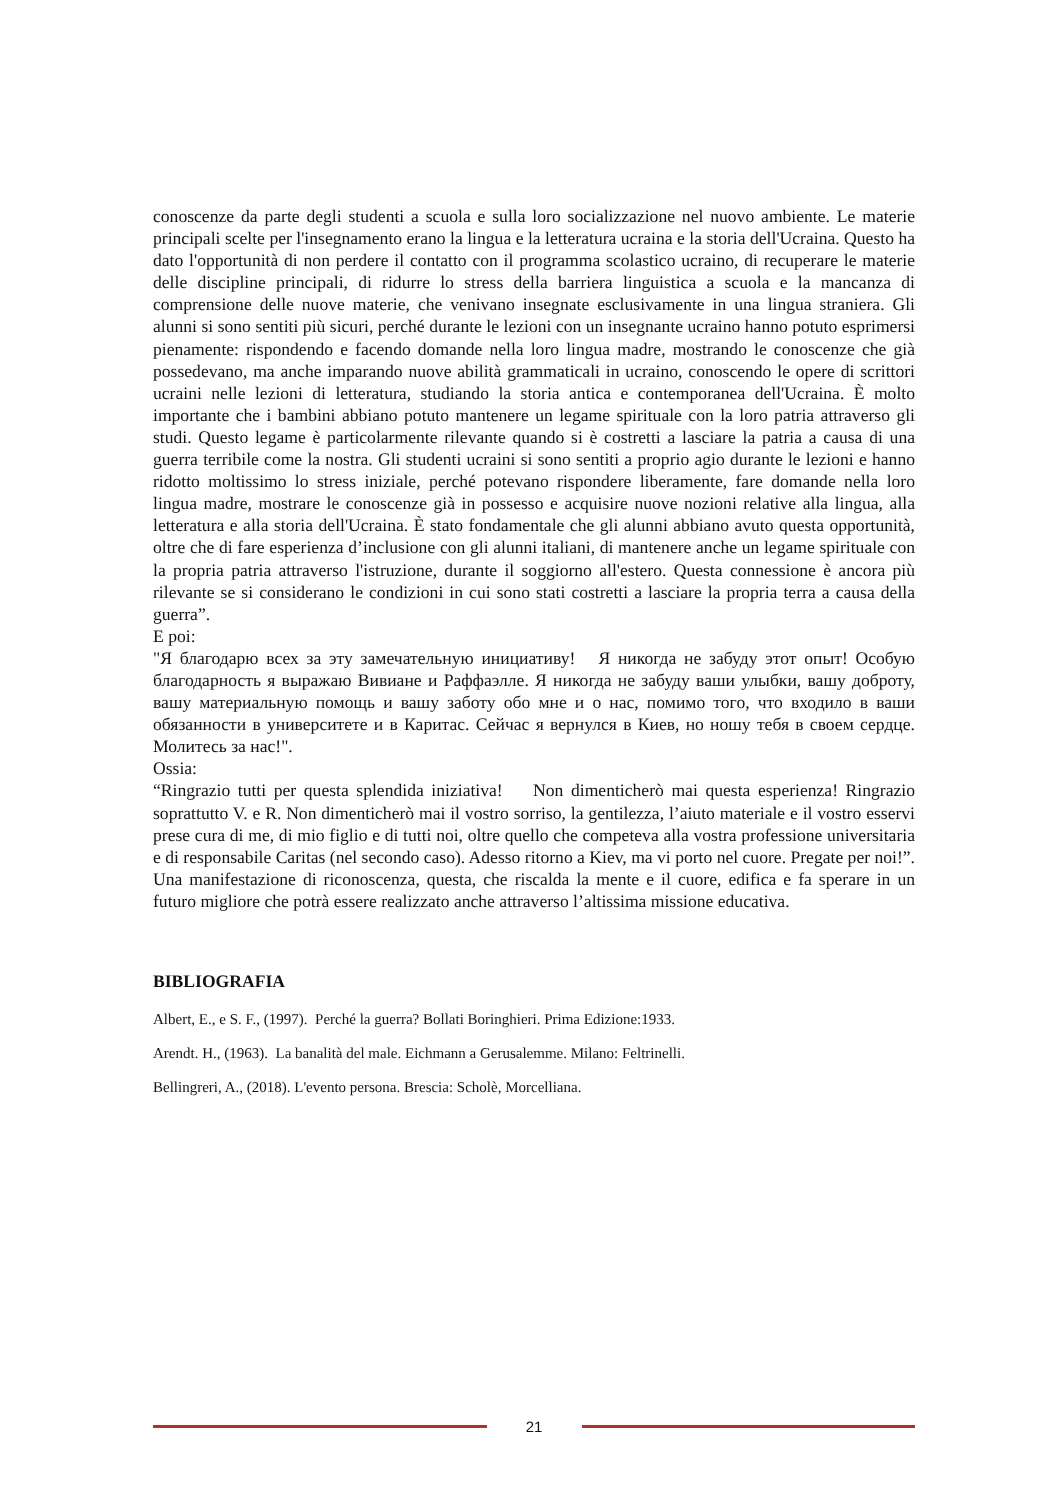conoscenze da parte degli studenti a scuola e sulla loro socializzazione nel nuovo ambiente. Le materie principali scelte per l'insegnamento erano la lingua e la letteratura ucraina e la storia dell'Ucraina. Questo ha dato l'opportunità di non perdere il contatto con il programma scolastico ucraino, di recuperare le materie delle discipline principali, di ridurre lo stress della barriera linguistica a scuola e la mancanza di comprensione delle nuove materie, che venivano insegnate esclusivamente in una lingua straniera. Gli alunni si sono sentiti più sicuri, perché durante le lezioni con un insegnante ucraino hanno potuto esprimersi pienamente: rispondendo e facendo domande nella loro lingua madre, mostrando le conoscenze che già possedevano, ma anche imparando nuove abilità grammaticali in ucraino, conoscendo le opere di scrittori ucraini nelle lezioni di letteratura, studiando la storia antica e contemporanea dell'Ucraina. È molto importante che i bambini abbiano potuto mantenere un legame spirituale con la loro patria attraverso gli studi. Questo legame è particolarmente rilevante quando si è costretti a lasciare la patria a causa di una guerra terribile come la nostra. Gli studenti ucraini si sono sentiti a proprio agio durante le lezioni e hanno ridotto moltissimo lo stress iniziale, perché potevano rispondere liberamente, fare domande nella loro lingua madre, mostrare le conoscenze già in possesso e acquisire nuove nozioni relative alla lingua, alla letteratura e alla storia dell'Ucraina. È stato fondamentale che gli alunni abbiano avuto questa opportunità, oltre che di fare esperienza d’inclusione con gli alunni italiani, di mantenere anche un legame spirituale con la propria patria attraverso l'istruzione, durante il soggiorno all'estero. Questa connessione è ancora più rilevante se si considerano le condizioni in cui sono stati costretti a lasciare la propria terra a causa della guerra”.
E poi:
"Я благодарю всех за эту замечательную инициативу! Я никогда не забуду этот опыт! Особую благодарность я выражаю Вивиане и Раффаэлле. Я никогда не забуду ваши улыбки, вашу доброту, вашу материальную помощь и вашу заботу обо мне и о нас, помимо того, что входило в ваши обязанности в университете и в Каритас. Сейчас я вернулся в Киев, но ношу тебя в своем сердце. Молитесь за нас!".
Ossia:
“Ringrazio tutti per questa splendida iniziativa! Non dimenticherò mai questa esperienza! Ringrazio soprattutto V. e R. Non dimenticherò mai il vostro sorriso, la gentilezza, l’aiuto materiale e il vostro esservi prese cura di me, di mio figlio e di tutti noi, oltre quello che competeva alla vostra professione universitaria e di responsabile Caritas (nel secondo caso). Adesso ritorno a Kiev, ma vi porto nel cuore. Pregate per noi!”.
Una manifestazione di riconoscenza, questa, che riscalda la mente e il cuore, edifica e fa sperare in un futuro migliore che potrà essere realizzato anche attraverso l’altissima missione educativa.
BIBLIOGRAFIA
Albert, E., e S. F., (1997). Perché la guerra? Bollati Boringhieri. Prima Edizione:1933.
Arendt. H., (1963). La banalità del male. Eichmann a Gerusalemme. Milano: Feltrinelli.
Bellingreri, A., (2018). L'evento persona. Brescia: Scholè, Morcelliana.
21